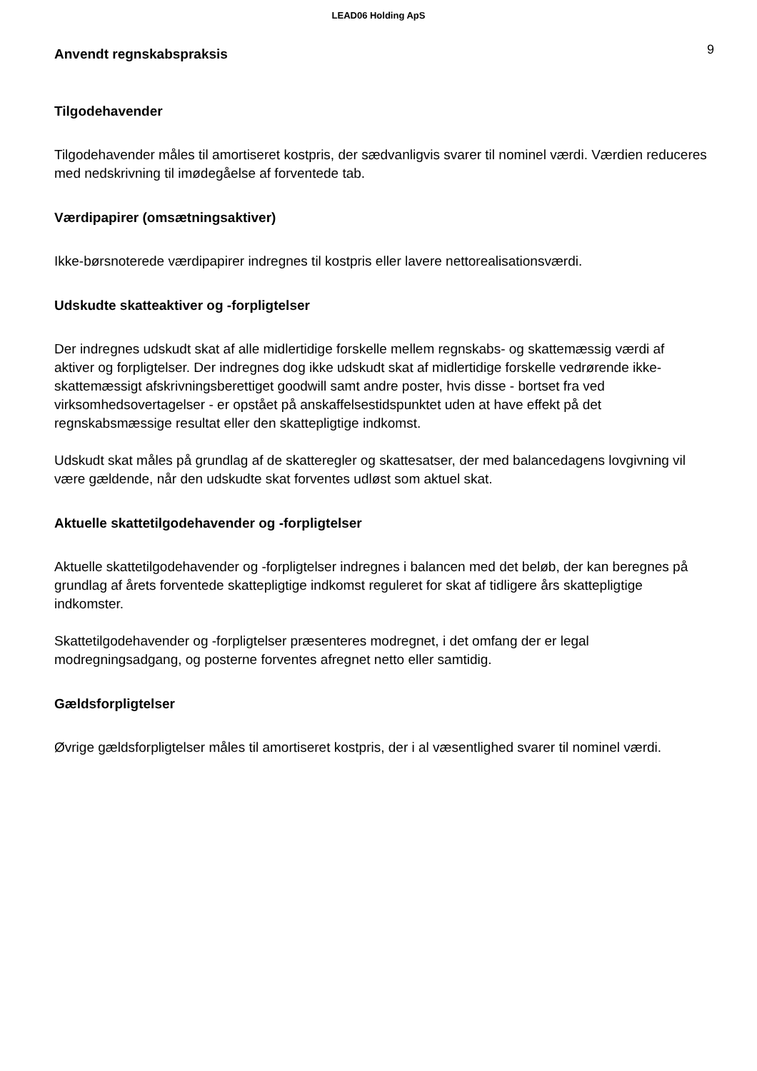LEAD06 Holding ApS
Anvendt regnskabspraksis
9
Tilgodehavender
Tilgodehavender måles til amortiseret kostpris, der sædvanligvis svarer til nominel værdi. Værdien reduceres med nedskrivning til imødegåelse af forventede tab.
Værdipapirer (omsætningsaktiver)
Ikke-børsnoterede værdipapirer indregnes til kostpris eller lavere nettorealisationsværdi.
Udskudte skatteaktiver og -forpligtelser
Der indregnes udskudt skat af alle midlertidige forskelle mellem regnskabs- og skattemæssig værdi af aktiver og forpligtelser. Der indregnes dog ikke udskudt skat af midlertidige forskelle vedrørende ikke-skattemæssigt afskrivningsberettiget goodwill samt andre poster, hvis disse - bortset fra ved virksomhedsovertagelser - er opstået på anskaffelsestidspunktet uden at have effekt på det regnskabsmæssige resultat eller den skattepligtige indkomst.
Udskudt skat måles på grundlag af de skatteregler og skattesatser, der med balancedagens lovgivning vil være gældende, når den udskudte skat forventes udløst som aktuel skat.
Aktuelle skattetilgodehavender og -forpligtelser
Aktuelle skattetilgodehavender og -forpligtelser indregnes i balancen med det beløb, der kan beregnes på grundlag af årets forventede skattepligtige indkomst reguleret for skat af tidligere års skattepligtige indkomster.
Skattetilgodehavender og -forpligtelser præsenteres modregnet, i det omfang der er legal modregningsadgang, og posterne forventes afregnet netto eller samtidig.
Gældsforpligtelser
Øvrige gældsforpligtelser måles til amortiseret kostpris, der i al væsentlighed svarer til nominel værdi.